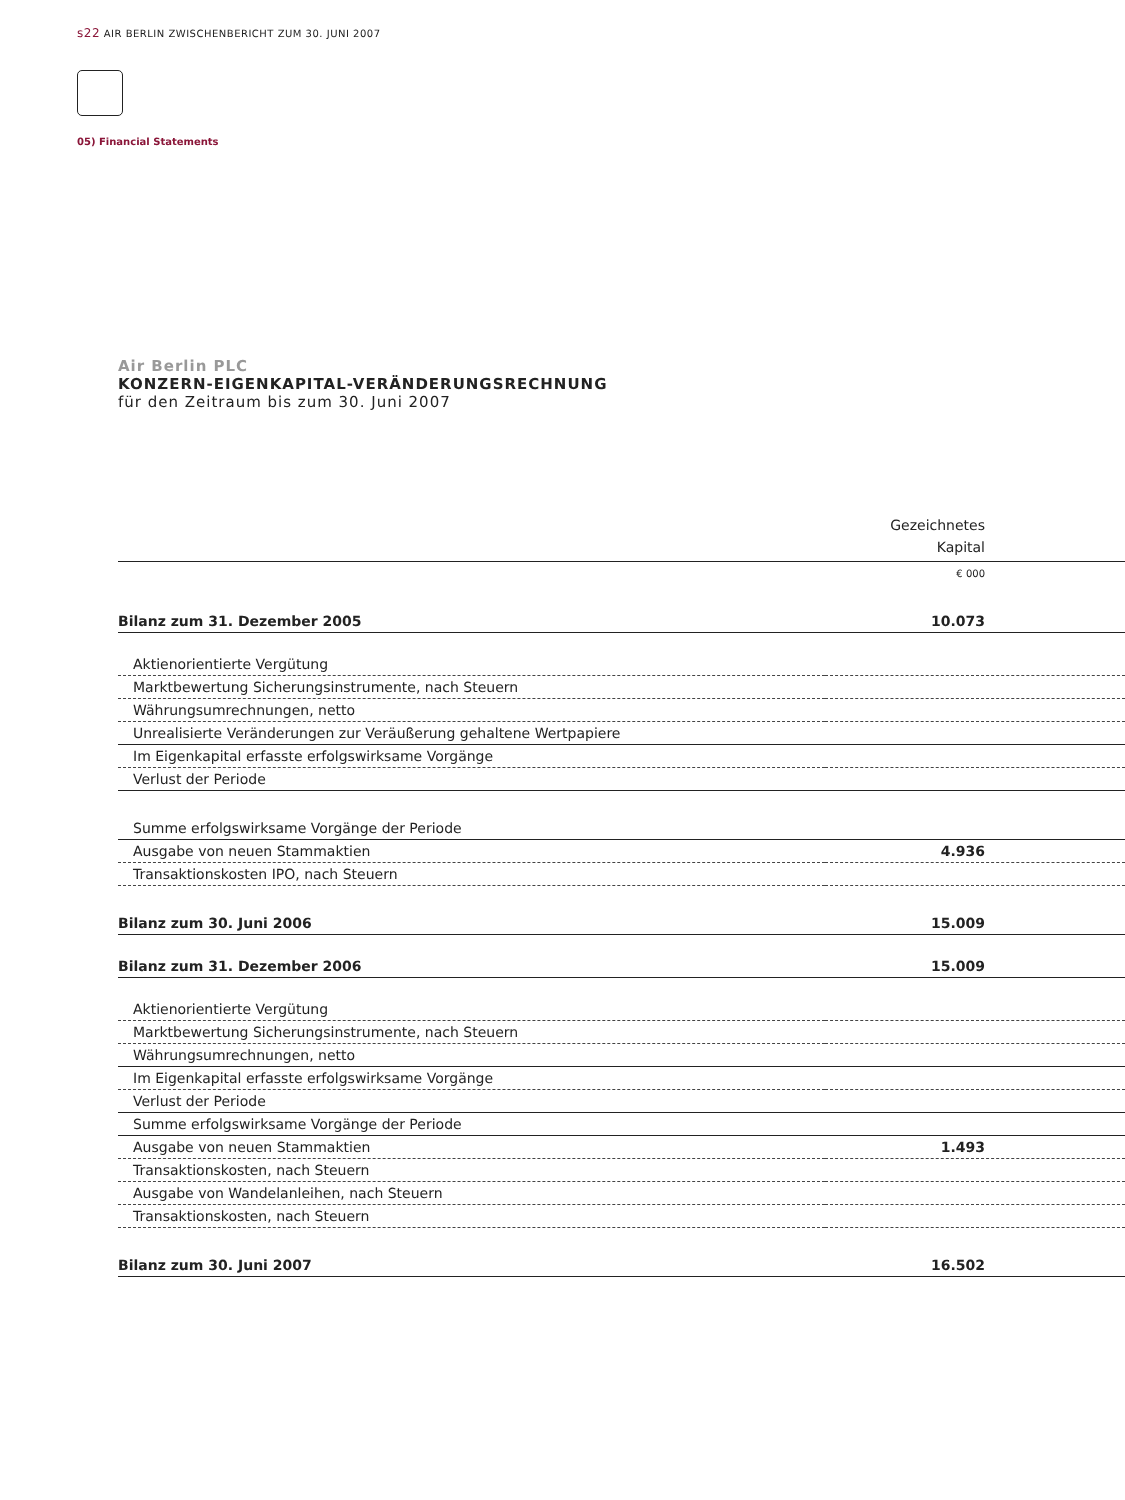s22 AIR BERLIN ZWISCHENBERICHT ZUM 30. JUNI 2007
05) Financial Statements
Air Berlin PLC
KONZERN-EIGENKAPITAL-VERÄNDERUNGSRECHNUNG
für den Zeitraum bis zum 30. Juni 2007
| | Gezeichnetes Kapital |
| --- | --- |
| | € 000 |
| Bilanz zum 31. Dezember 2005 | 10.073 |
| Aktienorientierte Vergütung | |
| Marktbewertung Sicherungsinstrumente, nach Steuern | |
| Währungsumrechnungen, netto | |
| Unrealisierte Veränderungen zur Veräußerung gehaltene Wertpapiere | |
| Im Eigenkapital erfasste erfolgswirksame Vorgänge | |
| Verlust der Periode | |
| Summe erfolgswirksame Vorgänge der Periode | |
| Ausgabe von neuen Stammaktien | 4.936 |
| Transaktionskosten IPO, nach Steuern | |
| Bilanz zum 30. Juni 2006 | 15.009 |
| Bilanz zum 31. Dezember 2006 | 15.009 |
| Aktienorientierte Vergütung | |
| Marktbewertung Sicherungsinstrumente, nach Steuern | |
| Währungsumrechnungen, netto | |
| Im Eigenkapital erfasste erfolgswirksame Vorgänge | |
| Verlust der Periode | |
| Summe erfolgswirksame Vorgänge der Periode | |
| Ausgabe von neuen Stammaktien | 1.493 |
| Transaktionskosten, nach Steuern | |
| Ausgabe von Wandelanleihen, nach Steuern | |
| Transaktionskosten, nach Steuern | |
| Bilanz zum 30. Juni 2007 | 16.502 |